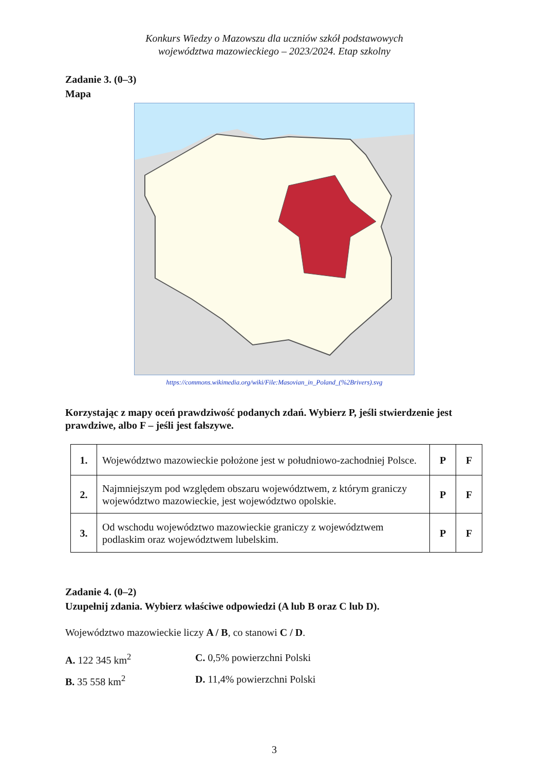Konkurs Wiedzy o Mazowszu dla uczniów szkół podstawowych
województwa mazowieckiego – 2023/2024. Etap szkolny
Zadanie 3. (0–3)
Mapa
https://commons.wikimedia.org/wiki/File:Masovian_in_Poland_(%2Brivers).svg
Korzystając z mapy oceń prawdziwość podanych zdań. Wybierz P, jeśli stwierdzenie jest prawdziwe, albo F – jeśli jest fałszywe.
| 1. | Województwo mazowieckie położone jest w południowo-zachodniej Polsce. | P | F |
| 2. | Najmniejszym pod względem obszaru województwem, z którym graniczy województwo mazowieckie, jest województwo opolskie. | P | F |
| 3. | Od wschodu województwo mazowieckie graniczy z województwem podlaskim oraz województwem lubelskim. | P | F |
Zadanie 4. (0–2)
Uzupełnij zdania. Wybierz właściwe odpowiedzi (A lub B oraz C lub D).
Województwo mazowieckie liczy A / B, co stanowi C / D.
A. 122 345 km<sup>2</sup>
C. 0,5% powierzchni Polski
B. 35 558 km<sup>2</sup>
D. 11,4% powierzchni Polski
3